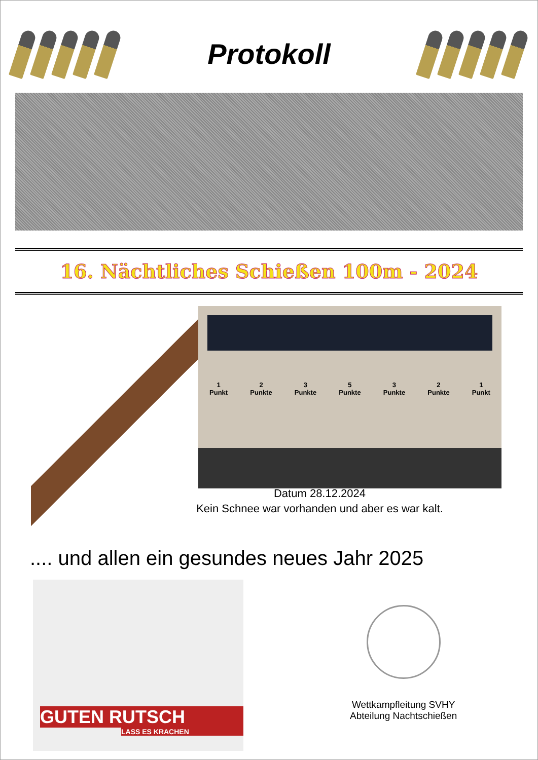Protokoll
16. Nächtliches Schießen 100m - 2024
1
Punkt
2
Punkte
3
Punkte
5
Punkte
3
Punkte
2
Punkte
1
Punkt
Datum 28.12.2024
Kein Schnee war vorhanden und aber es war kalt.
.... und allen ein gesundes neues Jahr 2025
GUTEN RUTSCH
LASS ES KRACHEN
Wettkampfleitung SVHY
Abteilung Nachtschießen